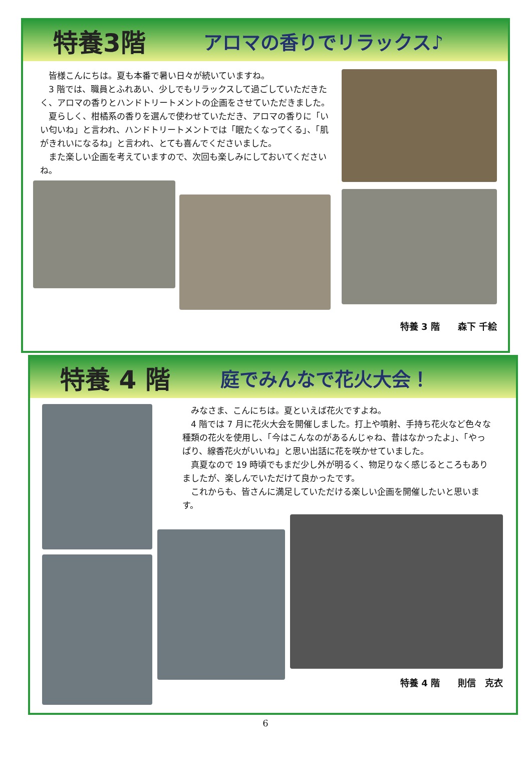特養3階
アロマの香りでリラックス♪
　皆様こんにちは。夏も本番で暑い日々が続いていますね。
　3 階では、職員とふれあい、少しでもリラックスして過ごしていただきたく、アロマの香りとハンドトリートメントの企画をさせていただきました。
　夏らしく、柑橘系の香りを選んで使わせていただき、アロマの香りに「いい匂いね」と言われ、ハンドトリートメントでは「眠たくなってくる」、「肌がきれいになるね」と言われ、とても喜んでくださいました。
　また楽しい企画を考えていますので、次回も楽しみにしておいてくださいね。
特養 3 階　　森下 千絵
特養 4 階
庭でみんなで花火大会！
　みなさま、こんにちは。夏といえば花火ですよね。
　4 階では 7 月に花火大会を開催しました。打上や噴射、手持ち花火など色々な種類の花火を使用し、「今はこんなのがあるんじゃね、昔はなかったよ」、「やっぱり、線香花火がいいね」と思い出話に花を咲かせていました。
　真夏なので 19 時頃でもまだ少し外が明るく、物足りなく感じるところもありましたが、楽しんでいただけて良かったです。
　これからも、皆さんに満足していただける楽しい企画を開催したいと思います。
特養 4 階　　則信　克衣
6